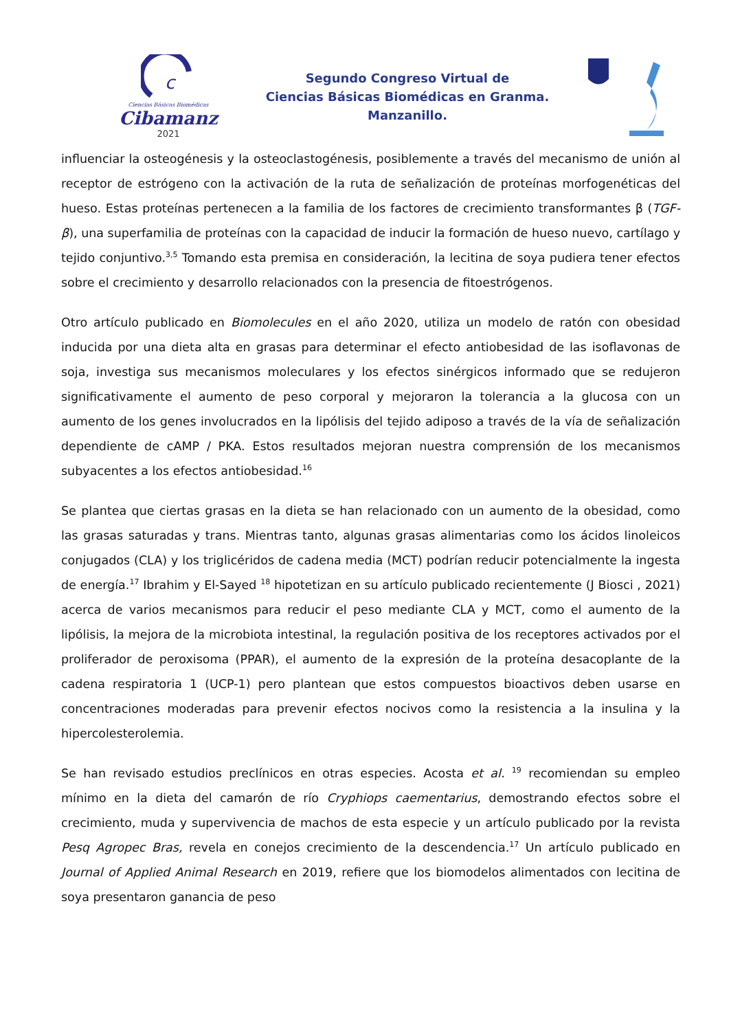c
Ciencias Básicas Biomédicas
Cibamanz
2021
Segundo Congreso Virtual de
Ciencias Básicas Biomédicas en Granma.
Manzanillo.
influenciar la osteogénesis y la osteoclastogénesis, posiblemente a través del mecanismo de unión al receptor de estrógeno con la activación de la ruta de señalización de proteínas morfogenéticas del hueso. Estas proteínas pertenecen a la familia de los factores de crecimiento transformantes β (TGF-β), una superfamilia de proteínas con la capacidad de inducir la formación de hueso nuevo, cartílago y tejido conjuntivo.<sup>3,5</sup> Tomando esta premisa en consideración, la lecitina de soya pudiera tener efectos sobre el crecimiento y desarrollo relacionados con la presencia de fitoestrógenos.
Otro artículo publicado en Biomolecules en el año 2020, utiliza un modelo de ratón con obesidad inducida por una dieta alta en grasas para determinar el efecto antiobesidad de las isoflavonas de soja, investiga sus mecanismos moleculares y los efectos sinérgicos informado que se redujeron significativamente el aumento de peso corporal y mejoraron la tolerancia a la glucosa con un aumento de los genes involucrados en la lipólisis del tejido adiposo a través de la vía de señalización dependiente de cAMP / PKA. Estos resultados mejoran nuestra comprensión de los mecanismos subyacentes a los efectos antiobesidad.<sup>16</sup>
Se plantea que ciertas grasas en la dieta se han relacionado con un aumento de la obesidad, como las grasas saturadas y trans. Mientras tanto, algunas grasas alimentarias como los ácidos linoleicos conjugados (CLA) y los triglicéridos de cadena media (MCT) podrían reducir potencialmente la ingesta de energía.<sup>17</sup> Ibrahim y El-Sayed <sup>18</sup> hipotetizan en su artículo publicado recientemente (J Biosci , 2021) acerca de varios mecanismos para reducir el peso mediante CLA y MCT, como el aumento de la lipólisis, la mejora de la microbiota intestinal, la regulación positiva de los receptores activados por el proliferador de peroxisoma (PPAR), el aumento de la expresión de la proteína desacoplante de la cadena respiratoria 1 (UCP-1) pero plantean que estos compuestos bioactivos deben usarse en concentraciones moderadas para prevenir efectos nocivos como la resistencia a la insulina y la hipercolesterolemia.
Se han revisado estudios preclínicos en otras especies. Acosta et al. <sup>19</sup> recomiendan su empleo mínimo en la dieta del camarón de río Cryphiops caementarius, demostrando efectos sobre el crecimiento, muda y supervivencia de machos de esta especie y un artículo publicado por la revista Pesq Agropec Bras, revela en conejos crecimiento de la descendencia.<sup>17</sup> Un artículo publicado en Journal of Applied Animal Research en 2019, refiere que los biomodelos alimentados con lecitina de soya presentaron ganancia de peso